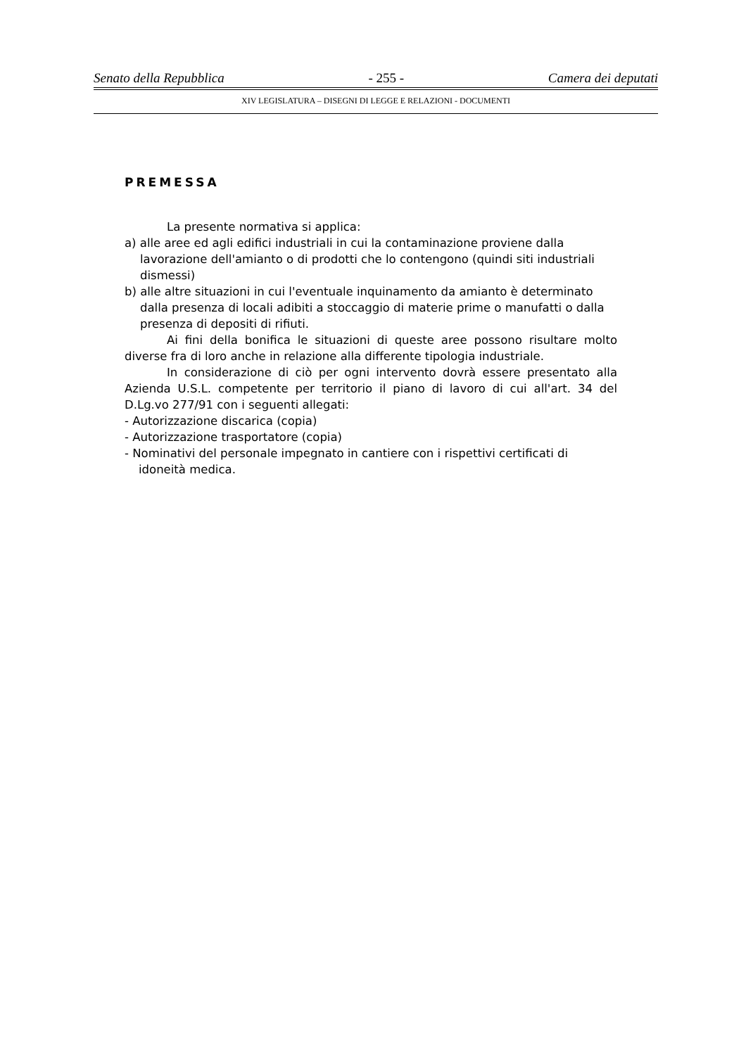Senato della Repubblica - 255 - Camera dei deputati
XIV LEGISLATURA – DISEGNI DI LEGGE E RELAZIONI - DOCUMENTI
PREMESSA
La presente normativa si applica:
a) alle aree ed agli edifici industriali in cui la contaminazione proviene dalla lavorazione dell'amianto o di prodotti che lo contengono (quindi siti industriali dismessi)
b) alle altre situazioni in cui l'eventuale inquinamento da amianto è determinato dalla presenza di locali adibiti a stoccaggio di materie prime o manufatti o dalla presenza di depositi di rifiuti.
Ai fini della bonifica le situazioni di queste aree possono risultare molto diverse fra di loro anche in relazione alla differente tipologia industriale.
In considerazione di ciò per ogni intervento dovrà essere presentato alla Azienda U.S.L. competente per territorio il piano di lavoro di cui all'art. 34 del D.Lg.vo 277/91 con i seguenti allegati:
- Autorizzazione discarica (copia)
- Autorizzazione trasportatore (copia)
- Nominativi del personale impegnato in cantiere con i rispettivi certificati di idoneità medica.